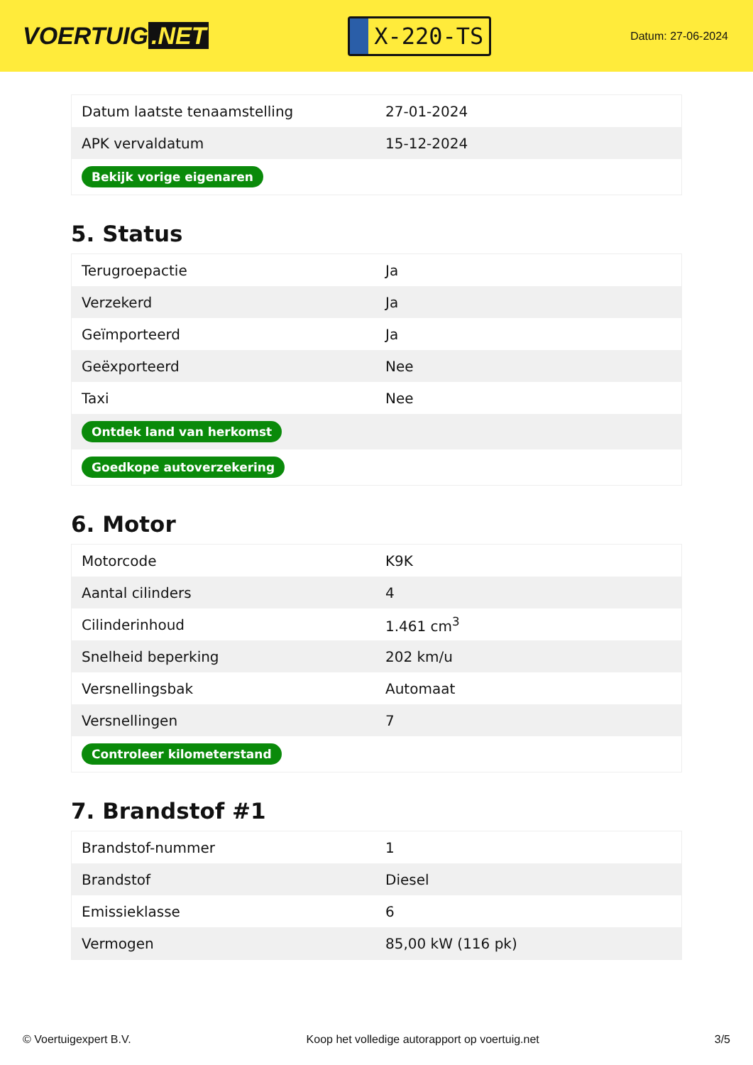VOERTUIG.NET
X-220-TS
Datum: 27-06-2024
| Datum laatste tenaamstelling | 27-01-2024 |
| APK vervaldatum | 15-12-2024 |
| Bekijk vorige eigenaren | |
5. Status
| Terugroepactie | Ja |
| Verzekerd | Ja |
| Geïmporteerd | Ja |
| Geëxporteerd | Nee |
| Taxi | Nee |
| Ontdek land van herkomst | |
| Goedkope autoverzekering | |
6. Motor
| Motorcode | K9K |
| Aantal cilinders | 4 |
| Cilinderinhoud | 1.461 cm<sup>3</sup> |
| Snelheid beperking | 202 km/u |
| Versnellingsbak | Automaat |
| Versnellingen | 7 |
| Controleer kilometerstand | |
7. Brandstof #1
| Brandstof-nummer | 1 |
| Brandstof | Diesel |
| Emissieklasse | 6 |
| Vermogen | 85,00 kW (116 pk) |
© Voertuigexpert B.V. Koop het volledige autorapport op voertuig.net 3/5